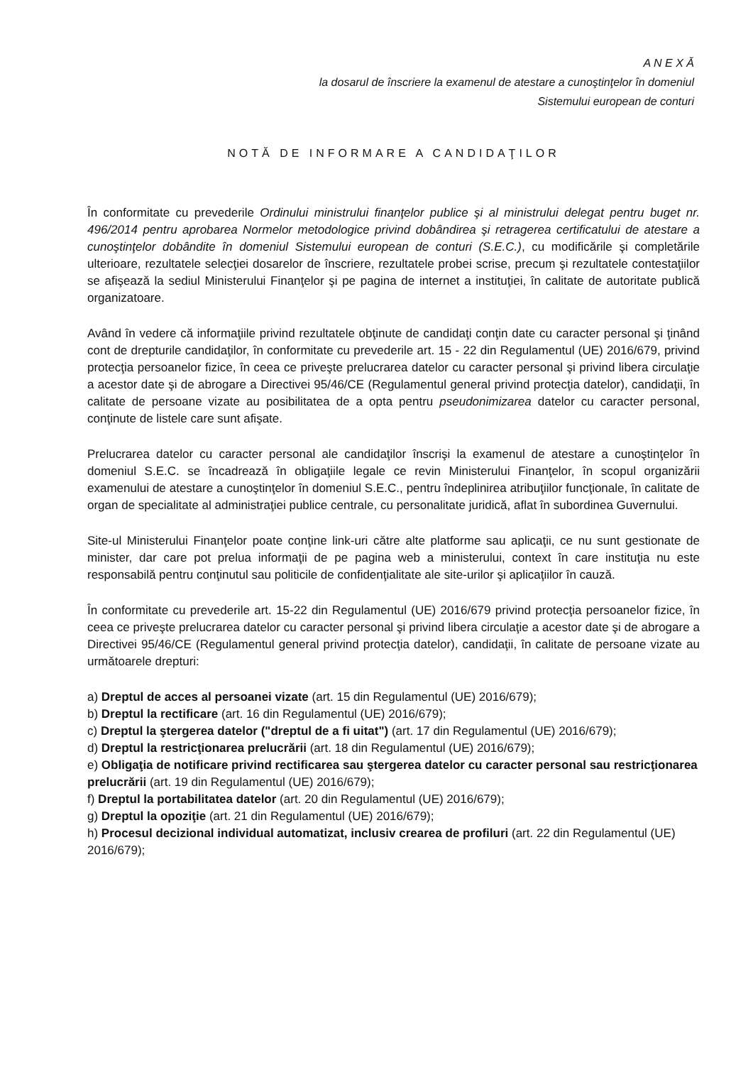A N E X Ă
la dosarul de înscriere la examenul de atestare a cunoştinţelor în domeniul
Sistemului european de conturi
NOTĂ DE INFORMARE A CANDIDAŢILOR
În conformitate cu prevederile Ordinului ministrului finanţelor publice şi al ministrului delegat pentru buget nr. 496/2014 pentru aprobarea Normelor metodologice privind dobândirea şi retragerea certificatului de atestare a cunoştinţelor dobândite în domeniul Sistemului european de conturi (S.E.C.), cu modificările şi completările ulterioare, rezultatele selecţiei dosarelor de înscriere, rezultatele probei scrise, precum şi rezultatele contestaţiilor se afişează la sediul Ministerului Finanţelor şi pe pagina de internet a instituţiei, în calitate de autoritate publică organizatoare.
Având în vedere că informaţiile privind rezultatele obţinute de candidaţi conţin date cu caracter personal şi ţinând cont de drepturile candidaţilor, în conformitate cu prevederile art. 15 - 22 din Regulamentul (UE) 2016/679, privind protecţia persoanelor fizice, în ceea ce priveşte prelucrarea datelor cu caracter personal şi privind libera circulaţie a acestor date şi de abrogare a Directivei 95/46/CE (Regulamentul general privind protecţia datelor), candidaţii, în calitate de persoane vizate au posibilitatea de a opta pentru pseudonimizarea datelor cu caracter personal, conţinute de listele care sunt afişate.
Prelucrarea datelor cu caracter personal ale candidaţilor înscrişi la examenul de atestare a cunoştinţelor în domeniul S.E.C. se încadrează în obligaţiile legale ce revin Ministerului Finanţelor, în scopul organizării examenului de atestare a cunoştinţelor în domeniul S.E.C., pentru îndeplinirea atribuţiilor funcţionale, în calitate de organ de specialitate al administraţiei publice centrale, cu personalitate juridică, aflat în subordinea Guvernului.
Site-ul Ministerului Finanţelor poate conţine link-uri către alte platforme sau aplicaţii, ce nu sunt gestionate de minister, dar care pot prelua informaţii de pe pagina web a ministerului, context în care instituţia nu este responsabilă pentru conţinutul sau politicile de confidenţialitate ale site-urilor şi aplicaţiilor în cauză.
În conformitate cu prevederile art. 15-22 din Regulamentul (UE) 2016/679 privind protecţia persoanelor fizice, în ceea ce priveşte prelucrarea datelor cu caracter personal şi privind libera circulaţie a acestor date şi de abrogare a Directivei 95/46/CE (Regulamentul general privind protecţia datelor), candidaţii, în calitate de persoane vizate au următoarele drepturi:
a) Dreptul de acces al persoanei vizate (art. 15 din Regulamentul (UE) 2016/679);
b) Dreptul la rectificare (art. 16 din Regulamentul (UE) 2016/679);
c) Dreptul la ştergerea datelor ("dreptul de a fi uitat") (art. 17 din Regulamentul (UE) 2016/679);
d) Dreptul la restricţionarea prelucrării (art. 18 din Regulamentul (UE) 2016/679);
e) Obligaţia de notificare privind rectificarea sau ştergerea datelor cu caracter personal sau restricţionarea prelucrării (art. 19 din Regulamentul (UE) 2016/679);
f) Dreptul la portabilitatea datelor (art. 20 din Regulamentul (UE) 2016/679);
g) Dreptul la opoziţie (art. 21 din Regulamentul (UE) 2016/679);
h) Procesul decizional individual automatizat, inclusiv crearea de profiluri (art. 22 din Regulamentul (UE) 2016/679);